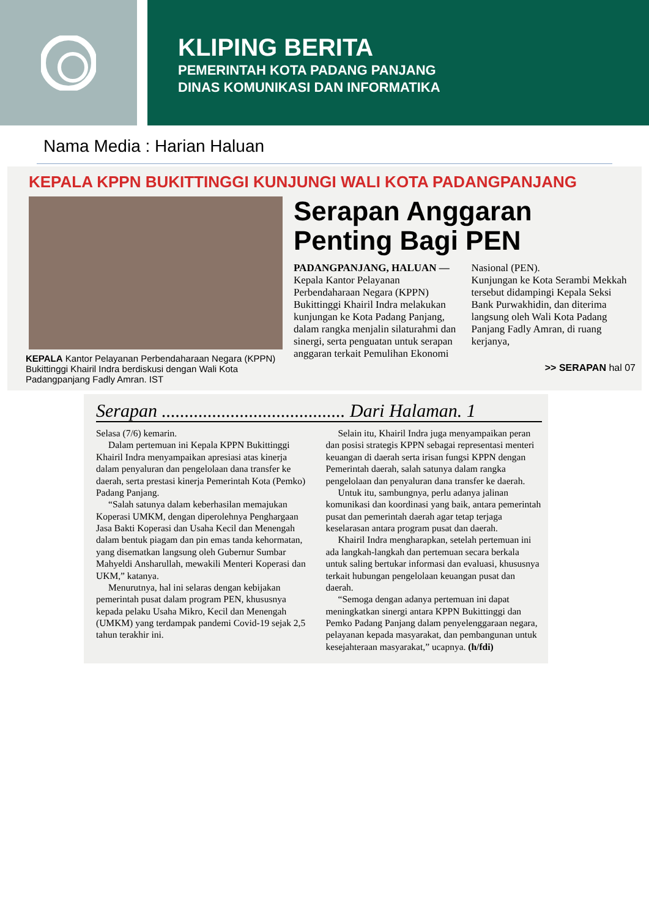KLIPING BERITA
PEMERINTAH KOTA PADANG PANJANG
DINAS KOMUNIKASI DAN INFORMATIKA
Nama Media : Harian Haluan
KEPALA KPPN BUKITTINGGI KUNJUNGI WALI KOTA PADANGPANJANG
KEPALA Kantor Pelayanan Perbendaharaan Negara (KPPN) Bukittinggi Khairil Indra berdiskusi dengan Wali Kota Padangpanjang Fadly Amran. IST
Serapan Anggaran Penting Bagi PEN
PADANGPANJANG, HALUAN — Kepala Kantor Pelayanan Perbendaharaan Negara (KPPN) Bukittinggi Khairil Indra melakukan kunjungan ke Kota Padang Panjang, dalam rangka menjalin silaturahmi dan sinergi, serta penguatan untuk serapan anggaran terkait Pemulihan Ekonomi Nasional (PEN).
Kunjungan ke Kota Serambi Mekkah tersebut didampingi Kepala Seksi Bank Purwakhidin, dan diterima langsung oleh Wali Kota Padang Panjang Fadly Amran, di ruang kerjanya,
>> SERAPAN hal 07
Serapan ........................................ Dari Halaman. 1
Selasa (7/6) kemarin.
Dalam pertemuan ini Kepala KPPN Bukittinggi Khairil Indra menyampaikan apresiasi atas kinerja dalam penyaluran dan pengelolaan dana transfer ke daerah, serta prestasi kinerja Pemerintah Kota (Pemko) Padang Panjang.
“Salah satunya dalam keberhasilan memajukan Koperasi UMKM, dengan diperolehnya Penghargaan Jasa Bakti Koperasi dan Usaha Kecil dan Menengah dalam bentuk piagam dan pin emas tanda kehormatan, yang disematkan langsung oleh Gubernur Sumbar Mahyeldi Ansharullah, mewakili Menteri Koperasi dan UKM,” katanya.
Menurutnya, hal ini selaras dengan kebijakan pemerintah pusat dalam program PEN, khususnya kepada pelaku Usaha Mikro, Kecil dan Menengah (UMKM) yang terdampak pandemi Covid-19 sejak 2,5 tahun terakhir ini.
Selain itu, Khairil Indra juga menyampaikan peran dan posisi strategis KPPN sebagai representasi menteri keuangan di daerah serta irisan fungsi KPPN dengan Pemerintah daerah, salah satunya dalam rangka pengelolaan dan penyaluran dana transfer ke daerah.
Untuk itu, sambungnya, perlu adanya jalinan komunikasi dan koordinasi yang baik, antara pemerintah pusat dan pemerintah daerah agar tetap terjaga keselarasan antara program pusat dan daerah.
Khairil Indra mengharapkan, setelah pertemuan ini ada langkah-langkah dan pertemuan secara berkala untuk saling bertukar informasi dan evaluasi, khususnya terkait hubungan pengelolaan keuangan pusat dan daerah.
“Semoga dengan adanya pertemuan ini dapat meningkatkan sinergi antara KPPN Bukittinggi dan Pemko Padang Panjang dalam penyelenggaraan negara, pelayanan kepada masyarakat, dan pembangunan untuk kesejahteraan masyarakat,” ucapnya. (h/fdi)